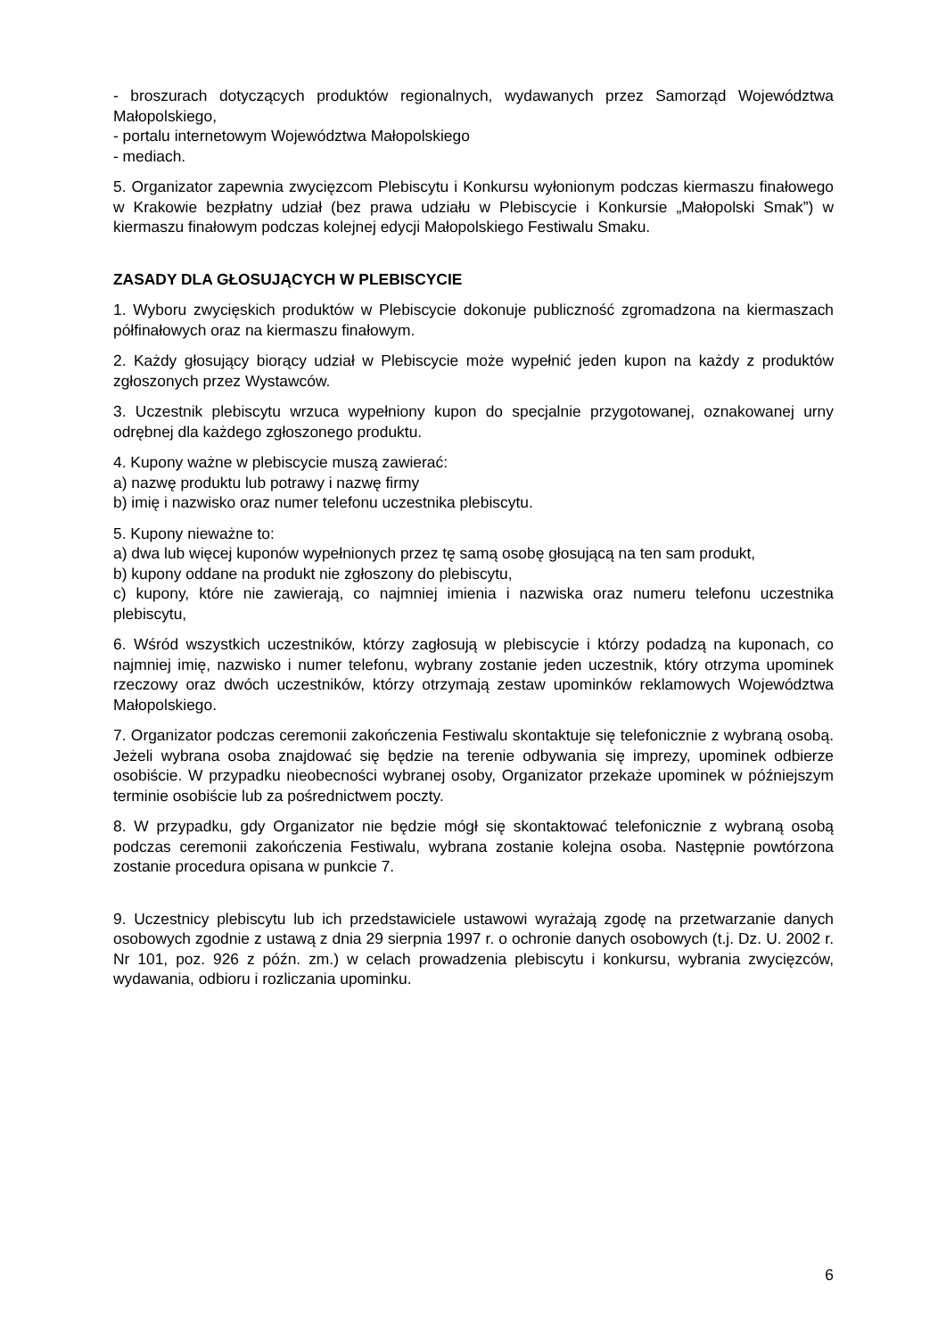- broszurach dotyczących produktów regionalnych, wydawanych przez Samorząd Województwa Małopolskiego,
- portalu internetowym Województwa Małopolskiego
- mediach.
5. Organizator zapewnia zwycięzcom Plebiscytu i Konkursu wyłonionym podczas kiermaszu finałowego w Krakowie bezpłatny udział (bez prawa udziału w Plebiscycie i Konkursie „Małopolski Smak”) w kiermaszu finałowym podczas kolejnej edycji Małopolskiego Festiwalu Smaku.
ZASADY DLA GŁOSUJĄCYCH W PLEBISCYCIE
1. Wyboru zwycięskich produktów w Plebiscycie dokonuje publiczność zgromadzona na kiermaszach półfinałowych oraz na kiermaszu finałowym.
2. Każdy głosujący biorący udział w Plebiscycie może wypełnić jeden kupon na każdy z produktów zgłoszonych przez Wystawców.
3. Uczestnik plebiscytu wrzuca wypełniony kupon do specjalnie przygotowanej, oznakowanej urny odrębnej dla każdego zgłoszonego produktu.
4. Kupony ważne w plebiscycie muszą zawierać:
a) nazwę produktu lub potrawy i nazwę firmy
b) imię i nazwisko oraz numer telefonu uczestnika plebiscytu.
5. Kupony nieważne to:
a) dwa lub więcej kuponów wypełnionych przez tę samą osobę głosującą na ten sam produkt,
b) kupony oddane na produkt nie zgłoszony do plebiscytu,
c) kupony, które nie zawierają, co najmniej imienia i nazwiska oraz numeru telefonu uczestnika plebiscytu,
6. Wśród wszystkich uczestników, którzy zagłosują w plebiscycie i którzy podadzą na kuponach, co najmniej imię, nazwisko i numer telefonu, wybrany zostanie jeden uczestnik, który otrzyma upominek rzeczowy oraz dwóch uczestników, którzy otrzymają zestaw upominków reklamowych Województwa Małopolskiego.
7. Organizator podczas ceremonii zakończenia Festiwalu skontaktuje się telefonicznie z wybraną osobą. Jeżeli wybrana osoba znajdować się będzie na terenie odbywania się imprezy, upominek odbierze osobiście. W przypadku nieobecności wybranej osoby, Organizator przekaże upominek w późniejszym terminie osobiście lub za pośrednictwem poczty.
8. W przypadku, gdy Organizator nie będzie mógł się skontaktować telefonicznie z wybraną osobą podczas ceremonii zakończenia Festiwalu, wybrana zostanie kolejna osoba. Następnie powtórzona zostanie procedura opisana w punkcie 7.
9. Uczestnicy plebiscytu lub ich przedstawiciele ustawowi wyrażają zgodę na przetwarzanie danych osobowych zgodnie z ustawą z dnia 29 sierpnia 1997 r. o ochronie danych osobowych (t.j. Dz. U. 2002 r. Nr 101, poz. 926 z późn. zm.) w celach prowadzenia plebiscytu i konkursu, wybrania zwycięzców, wydawania, odbioru i rozliczania upominku.
6